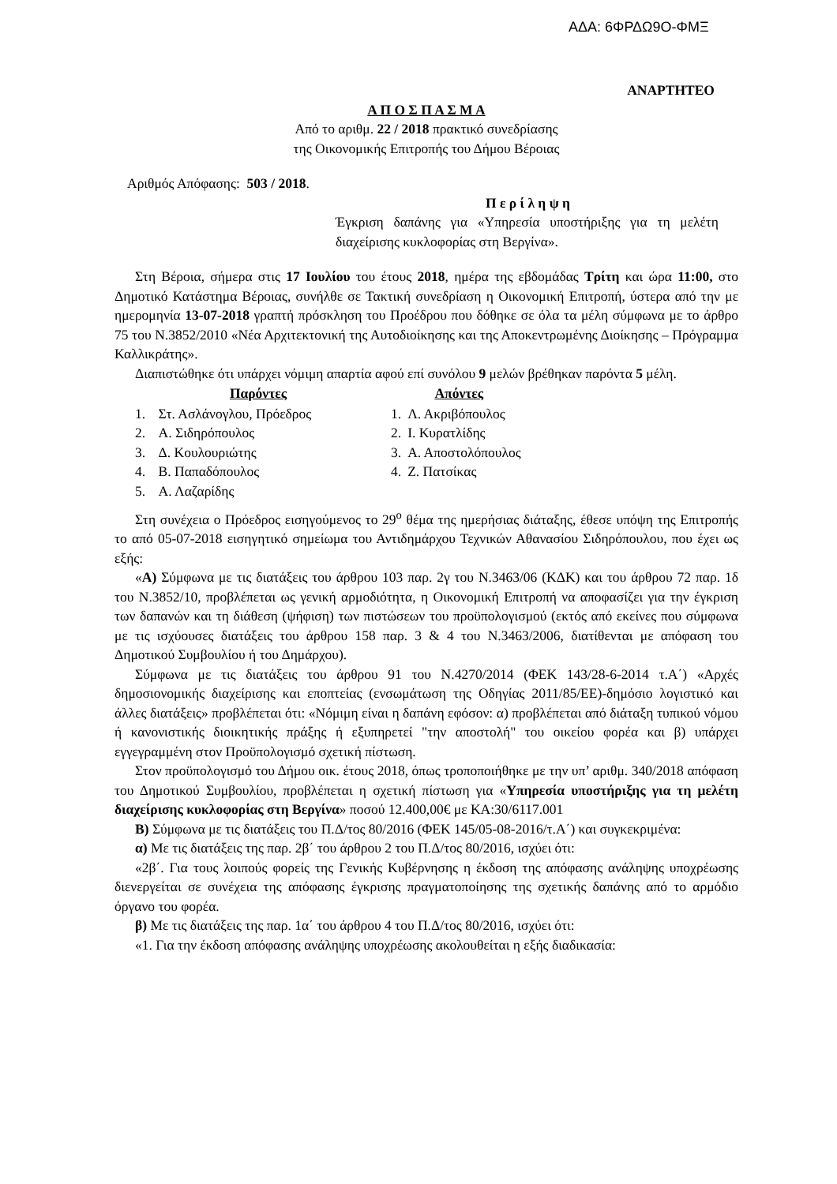ΑΔΑ: 6ΦΡΔΩ9Ο-ΦΜΞ
ΑΝΑΡΤΗΤΕΟ
Α Π Ο Σ Π Α Σ Μ Α
Από το αριθμ. 22 / 2018 πρακτικό συνεδρίασης
της Οικονομικής Επιτροπής του Δήμου Βέροιας
Αριθμός Απόφασης: 503 / 2018.
Π ε ρ ί λ η ψ η
Έγκριση δαπάνης για «Υπηρεσία υποστήριξης για τη μελέτη διαχείρισης κυκλοφορίας στη Βεργίνα».
Στη Βέροια, σήμερα στις 17 Ιουλίου του έτους 2018, ημέρα της εβδομάδας Τρίτη και ώρα 11:00, στο Δημοτικό Κατάστημα Βέροιας, συνήλθε σε Τακτική συνεδρίαση η Οικονομική Επιτροπή, ύστερα από την με ημερομηνία 13-07-2018 γραπτή πρόσκληση του Προέδρου που δόθηκε σε όλα τα μέλη σύμφωνα με το άρθρο 75 του Ν.3852/2010 «Νέα Αρχιτεκτονική της Αυτοδιοίκησης και της Αποκεντρωμένης Διοίκησης – Πρόγραμμα Καλλικράτης».
Διαπιστώθηκε ότι υπάρχει νόμιμη απαρτία αφού επί συνόλου 9 μελών βρέθηκαν παρόντα 5 μέλη.
| Παρόντες | | | Απόντες | |
| --- | --- | --- | --- | --- |
| 1. | Στ. Ασλάνογλου, Πρόεδρος | | 1. | Λ. Ακριβόπουλος |
| 2. | Α. Σιδηρόπουλος | | 2. | Ι. Κυρατλίδης |
| 3. | Δ. Κουλουριώτης | | 3. | Α. Αποστολόπουλος |
| 4. | Β. Παπαδόπουλος | | 4. | Ζ. Πατσίκας |
| 5. | Α. Λαζαρίδης | | | |
Στη συνέχεια ο Πρόεδρος εισηγούμενος το 29<sup>ο</sup> θέμα της ημερήσιας διάταξης, έθεσε υπόψη της Επιτροπής το από 05-07-2018 εισηγητικό σημείωμα του Αντιδημάρχου Τεχνικών Αθανασίου Σιδηρόπουλου, που έχει ως εξής:
«Α) Σύμφωνα με τις διατάξεις του άρθρου 103 παρ. 2γ του Ν.3463/06 (ΚΔΚ) και του άρθρου 72 παρ. 1δ του Ν.3852/10, προβλέπεται ως γενική αρμοδιότητα, η Οικονομική Επιτροπή να αποφασίζει για την έγκριση των δαπανών και τη διάθεση (ψήφιση) των πιστώσεων του προϋπολογισμού (εκτός από εκείνες που σύμφωνα με τις ισχύουσες διατάξεις του άρθρου 158 παρ. 3 & 4 του Ν.3463/2006, διατίθενται με απόφαση του Δημοτικού Συμβουλίου ή του Δημάρχου).
Σύμφωνα με τις διατάξεις του άρθρου 91 του Ν.4270/2014 (ΦΕΚ 143/28-6-2014 τ.Α΄) «Αρχές δημοσιονομικής διαχείρισης και εποπτείας (ενσωμάτωση της Οδηγίας 2011/85/ΕΕ)-δημόσιο λογιστικό και άλλες διατάξεις» προβλέπεται ότι: «Νόμιμη είναι η δαπάνη εφόσον: α) προβλέπεται από διάταξη τυπικού νόμου ή κανονιστικής διοικητικής πράξης ή εξυπηρετεί "την αποστολή" του οικείου φορέα και β) υπάρχει εγγεγραμμένη στον Προϋπολογισμό σχετική πίστωση.
Στον προϋπολογισμό του Δήμου οικ. έτους 2018, όπως τροποποιήθηκε με την υπ’ αριθμ. 340/2018 απόφαση του Δημοτικού Συμβουλίου, προβλέπεται η σχετική πίστωση για «Υπηρεσία υποστήριξης για τη μελέτη διαχείρισης κυκλοφορίας στη Βεργίνα» ποσού 12.400,00€ με ΚΑ:30/6117.001
Β) Σύμφωνα με τις διατάξεις του Π.Δ/τος 80/2016 (ΦΕΚ 145/05-08-2016/τ.Α΄) και συγκεκριμένα:
α) Με τις διατάξεις της παρ. 2β΄ του άρθρου 2 του Π.Δ/τος 80/2016, ισχύει ότι:
«2β΄. Για τους λοιπούς φορείς της Γενικής Κυβέρνησης η έκδοση της απόφασης ανάληψης υποχρέωσης διενεργείται σε συνέχεια της απόφασης έγκρισης πραγματοποίησης της σχετικής δαπάνης από το αρμόδιο όργανο του φορέα.
β) Με τις διατάξεις της παρ. 1α΄ του άρθρου 4 του Π.Δ/τος 80/2016, ισχύει ότι:
«1. Για την έκδοση απόφασης ανάληψης υποχρέωσης ακολουθείται η εξής διαδικασία: